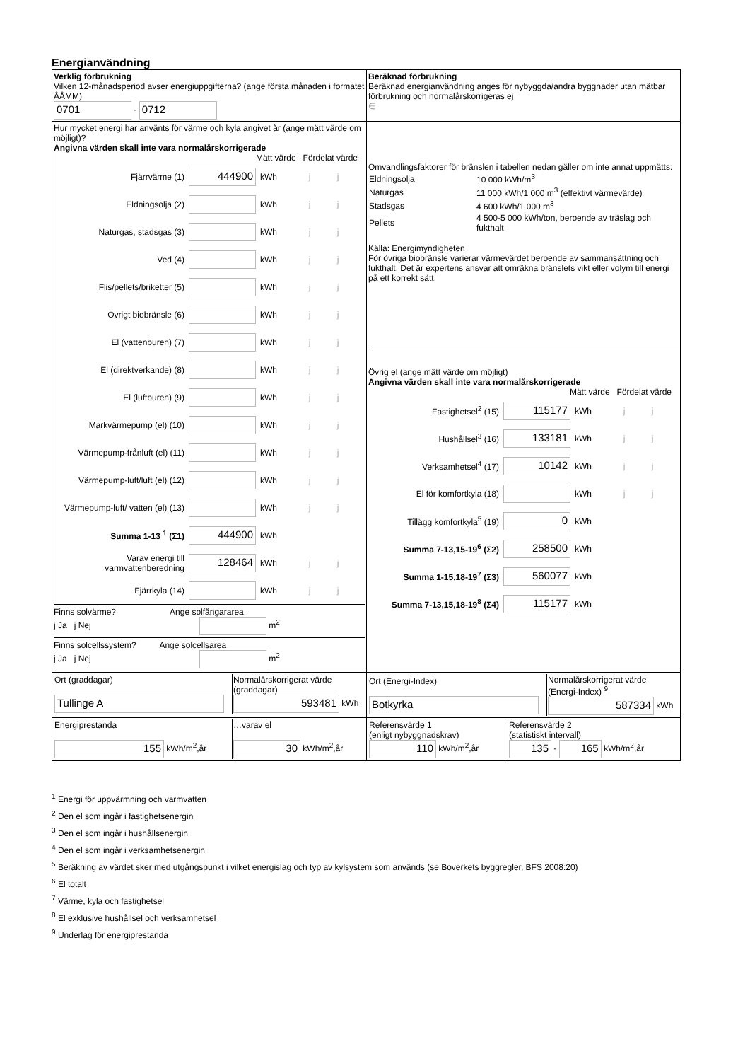Energianvändning
| Verklig förbrukning Vilken 12-månadsperiod avser energiuppgifterna? (ange första månaden i formatet ÅÅMM) 0701 - 0712 | Beräknad förbrukning Beräknad energianvändning anges för nybyggda/andra byggnader utan mätbar förbrukning och normalårskorrigeras ej ∈ |
| Hur mycket energi har använts för värme och kyla angivet år (ange mätt värde om möjligt)? Angivna värden skall inte vara normalårskorrigerade Mätt värde Fördelat värde Fjärrvärme (1) 444900 kWh j j Eldningsolja (2) kWh j j Naturgas, stadsgas (3) kWh j j Ved (4) kWh j j Flis/pellets/briketter (5) kWh j j Övrigt biobränsle (6) kWh j j El (vattenburen) (7) kWh j j El (direktverkande) (8) kWh j j El (luftburen) (9) kWh j j Markvärmepump (el) (10) kWh j j Värmepump-frånluft (el) (11) kWh j j Värmepump-luft/luft (el) (12) kWh j j Värmepump-luft/ vatten (el) (13) kWh j j Summa 1-13 <sup>1</sup> (Σ1) 444900 kWh Varav energi till varmvattenberedning 128464 kWh j j Fjärrkyla (14) kWh j j Finns solvärme? Ange solfångararea j Ja j Nej m<sup>2</sup> Finns solcellssystem? Ange solcellsarea j Ja j Nej m<sup>2</sup> | Omvandlingsfaktorer för bränslen i tabellen nedan gäller om inte annat uppmätts: / Eldningsolja / 10 000 kWh/m<sup>3</sup> / / Naturgas / 11 000 kWh/1 000 m<sup>3</sup> (effektivt värmevärde) / / Stadsgas / 4 600 kWh/1 000 m<sup>3</sup> / / Pellets / 4 500-5 000 kWh/ton, beroende av träslag och fukthalt / Källa: Energimyndigheten För övriga biobränsle varierar värmevärdet beroende av sammansättning och fukthalt. Det är expertens ansvar att omräkna bränslets vikt eller volym till energi på ett korrekt sätt. Övrig el (ange mätt värde om möjligt) Angivna värden skall inte vara normalårskorrigerade Mätt värde Fördelat värde Fastighetsel<sup>2</sup> (15) 115177 kWh j j Hushållsel<sup>3</sup> (16) 133181 kWh j j Verksamhetsel<sup>4</sup> (17) 10142 kWh j j El för komfortkyla (18) kWh j j Tillägg komfortkyla<sup>5</sup> (19) 0 kWh Summa 7-13,15-19<sup>6</sup> (Σ2) 258500 kWh Summa 1-15,18-19<sup>7</sup> (Σ3) 560077 kWh Summa 7-13,15,18-19<sup>8</sup> (Σ4) 115177 kWh |
| / Ort (graddagar) Tullinge A / Normalårskorrigerat värde (graddagar) 593481 kWh / | / Ort (Energi-Index) Botkyrka / Normalårskorrigerat värde (Energi-Index) <sup>9</sup> 587334 kWh / |
| / Energiprestanda 155 kWh/m<sup>2</sup>,år / …varav el 30 kWh/m<sup>2</sup>,år / | / Referensvärde 1 (enligt nybyggnadskrav) 110 kWh/m<sup>2</sup>,år / Referensvärde 2 (statistiskt intervall) 135 - 165 kWh/m<sup>2</sup>,år / |
<sup>1</sup> Energi för uppvärmning och varmvatten
<sup>2</sup> Den el som ingår i fastighetsenergin
<sup>3</sup> Den el som ingår i hushållsenergin
<sup>4</sup> Den el som ingår i verksamhetsenergin
<sup>5</sup> Beräkning av värdet sker med utgångspunkt i vilket energislag och typ av kylsystem som används (se Boverkets byggregler, BFS 2008:20)
<sup>6</sup> El totalt
<sup>7</sup> Värme, kyla och fastighetsel
<sup>8</sup> El exklusive hushållsel och verksamhetsel
<sup>9</sup> Underlag för energiprestanda